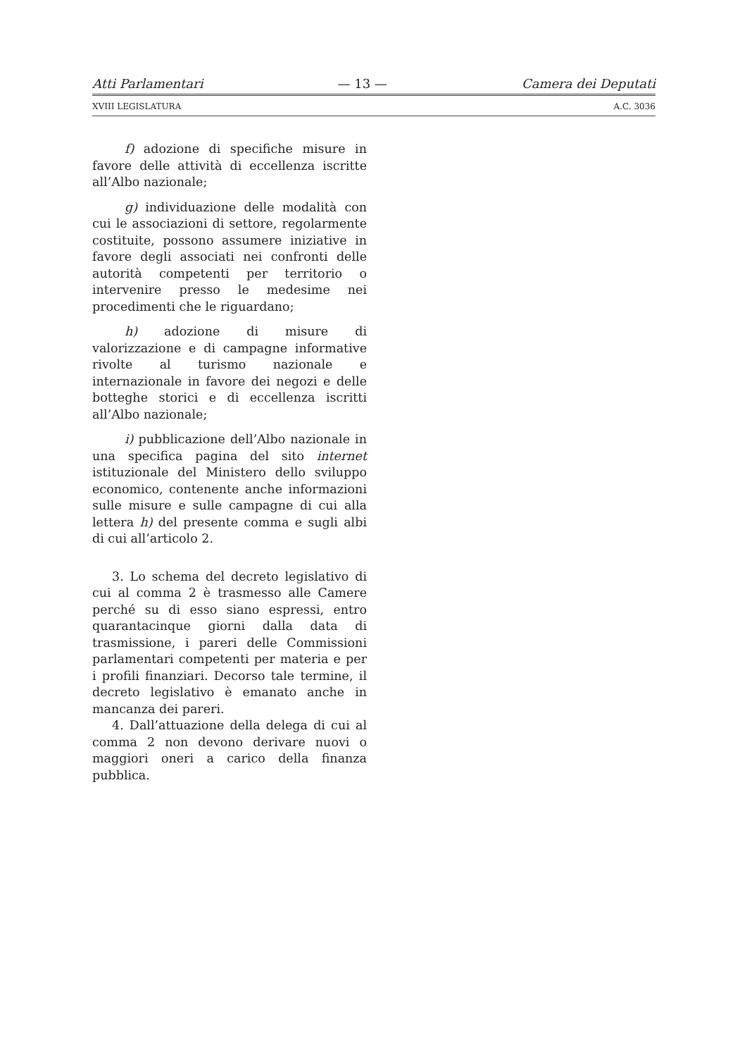Atti Parlamentari — 13 — Camera dei Deputati
XVIII LEGISLATURA A.C. 3036
f) adozione di specifiche misure in favore delle attività di eccellenza iscritte all’Albo nazionale;
g) individuazione delle modalità con cui le associazioni di settore, regolarmente costituite, possono assumere iniziative in favore degli associati nei confronti delle autorità competenti per territorio o intervenire presso le medesime nei procedimenti che le riguardano;
h) adozione di misure di valorizzazione e di campagne informative rivolte al turismo nazionale e internazionale in favore dei negozi e delle botteghe storici e di eccellenza iscritti all’Albo nazionale;
i) pubblicazione dell’Albo nazionale in una specifica pagina del sito internet istituzionale del Ministero dello sviluppo economico, contenente anche informazioni sulle misure e sulle campagne di cui alla lettera h) del presente comma e sugli albi di cui all’articolo 2.
3. Lo schema del decreto legislativo di cui al comma 2 è trasmesso alle Camere perché su di esso siano espressi, entro quarantacinque giorni dalla data di trasmissione, i pareri delle Commissioni parlamentari competenti per materia e per i profili finanziari. Decorso tale termine, il decreto legislativo è emanato anche in mancanza dei pareri.
4. Dall’attuazione della delega di cui al comma 2 non devono derivare nuovi o maggiori oneri a carico della finanza pubblica.